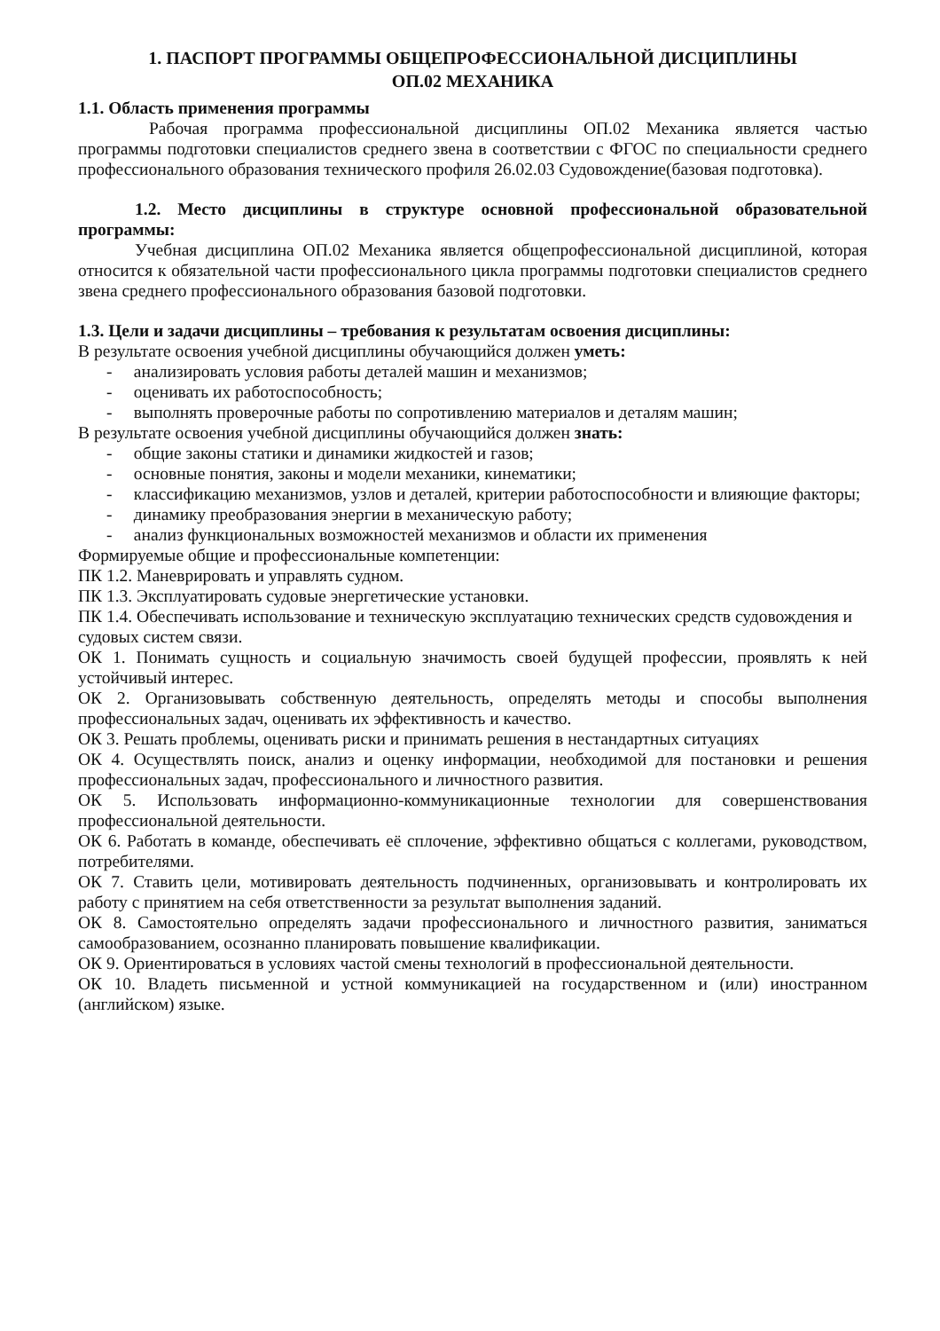1. ПАСПОРТ ПРОГРАММЫ ОБЩЕПРОФЕССИОНАЛЬНОЙ ДИСЦИПЛИНЫ
ОП.02 МЕХАНИКА
1.1. Область применения программы
Рабочая программа профессиональной дисциплины ОП.02 Механика является частью программы подготовки специалистов среднего звена в соответствии с ФГОС по специальности среднего профессионального образования технического профиля 26.02.03 Судовождение(базовая подготовка).
1.2. Место дисциплины в структуре основной профессиональной образовательной программы:
Учебная дисциплина ОП.02 Механика является общепрофессиональной дисциплиной, которая относится к обязательной части профессионального цикла программы подготовки специалистов среднего звена среднего профессионального образования базовой подготовки.
1.3. Цели и задачи дисциплины – требования к результатам освоения дисциплины:
В результате освоения учебной дисциплины обучающийся должен уметь:
- анализировать условия работы деталей машин и механизмов;
- оценивать их работоспособность;
- выполнять проверочные работы по сопротивлению материалов и деталям машин;
В результате освоения учебной дисциплины обучающийся должен знать:
- общие законы статики и динамики жидкостей и газов;
- основные понятия, законы и модели механики, кинематики;
- классификацию механизмов, узлов и деталей, критерии работоспособности и влияющие факторы;
- динамику преобразования энергии в механическую работу;
- анализ функциональных возможностей механизмов и области их применения
Формируемые общие и профессиональные компетенции:
ПК 1.2. Маневрировать и управлять судном.
ПК 1.3. Эксплуатировать судовые энергетические установки.
ПК 1.4. Обеспечивать использование и техническую эксплуатацию технических средств судовождения и судовых систем связи.
ОК 1. Понимать сущность и социальную значимость своей будущей профессии, проявлять к ней устойчивый интерес.
ОК 2. Организовывать собственную деятельность, определять методы и способы выполнения профессиональных задач, оценивать их эффективность и качество.
ОК 3. Решать проблемы, оценивать риски и принимать решения в нестандартных ситуациях
ОК 4. Осуществлять поиск, анализ и оценку информации, необходимой для постановки и решения профессиональных задач, профессионального и личностного развития.
ОК 5. Использовать информационно-коммуникационные технологии для совершенствования профессиональной деятельности.
ОК 6. Работать в команде, обеспечивать её сплочение, эффективно общаться с коллегами, руководством, потребителями.
ОК 7. Ставить цели, мотивировать деятельность подчиненных, организовывать и контролировать их работу с принятием на себя ответственности за результат выполнения заданий.
ОК 8. Самостоятельно определять задачи профессионального и личностного развития, заниматься самообразованием, осознанно планировать повышение квалификации.
ОК 9. Ориентироваться в условиях частой смены технологий в профессиональной деятельности.
ОК 10. Владеть письменной и устной коммуникацией на государственном и (или) иностранном (английском) языке.